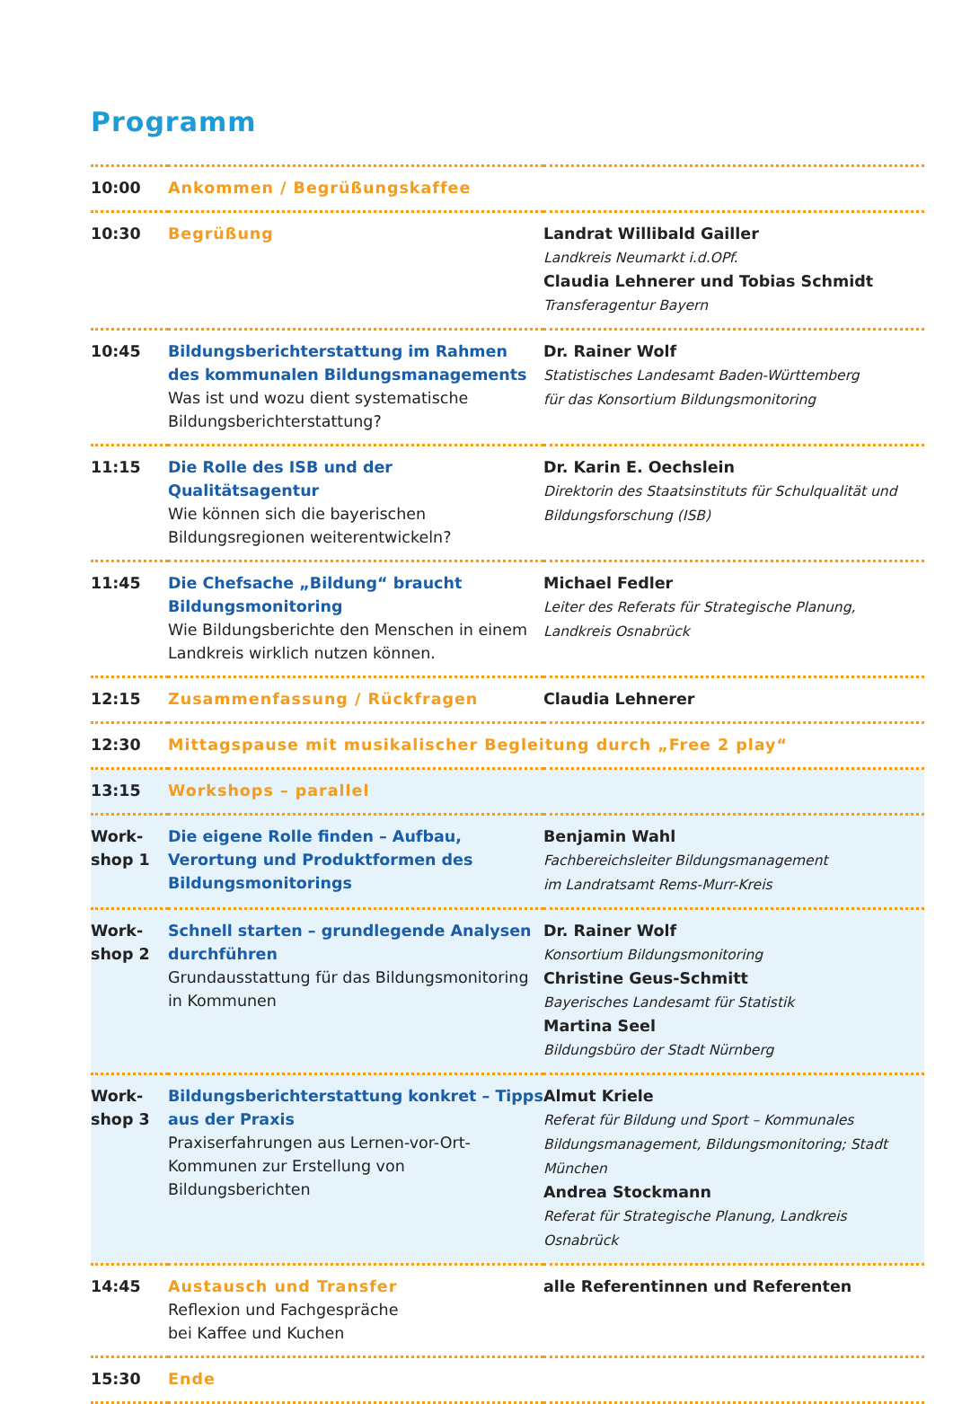Programm
| 10:00 | Ankommen / Begrüßungskaffee | |
| 10:30 | Begrüßung | Landrat Willibald Gailler Landkreis Neumarkt i.d.OPf. Claudia Lehnerer und Tobias Schmidt Transferagentur Bayern |
| 10:45 | Bildungsberichterstattung im Rahmen des kommunalen Bildungsmanagements Was ist und wozu dient systematische Bildungsberichterstattung? | Dr. Rainer Wolf Statistisches Landesamt Baden-Württemberg für das Konsortium Bildungsmonitoring |
| 11:15 | Die Rolle des ISB und der Qualitätsagentur Wie können sich die bayerischen Bildungsregionen weiterentwickeln? | Dr. Karin E. Oechslein Direktorin des Staatsinstituts für Schulqualität und Bildungsforschung (ISB) |
| 11:45 | Die Chefsache „Bildung“ braucht Bildungsmonitoring Wie Bildungsberichte den Menschen in einem Landkreis wirklich nutzen können. | Michael Fedler Leiter des Referats für Strategische Planung, Landkreis Osnabrück |
| 12:15 | Zusammenfassung / Rückfragen | Claudia Lehnerer |
| 12:30 | Mittagspause mit musikalischer Begleitung durch „Free 2 play“ | |
| 13:15 | Workshops – parallel | |
| Work- shop 1 | Die eigene Rolle finden – Aufbau, Verortung und Produktformen des Bildungsmonitorings | Benjamin Wahl Fachbereichsleiter Bildungsmanagement im Landratsamt Rems-Murr-Kreis |
| Work- shop 2 | Schnell starten – grundlegende Analysen durchführen Grundausstattung für das Bildungsmonitoring in Kommunen | Dr. Rainer Wolf Konsortium Bildungsmonitoring Christine Geus-Schmitt Bayerisches Landesamt für Statistik Martina Seel Bildungsbüro der Stadt Nürnberg |
| Work- shop 3 | Bildungsberichterstattung konkret – Tipps aus der Praxis Praxiserfahrungen aus Lernen-vor-Ort-Kommunen zur Erstellung von Bildungsberichten | Almut Kriele Referat für Bildung und Sport – Kommunales Bildungsmanagement, Bildungsmonitoring; Stadt München Andrea Stockmann Referat für Strategische Planung, Landkreis Osnabrück |
| 14:45 | Austausch und Transfer Reflexion und Fachgespräche bei Kaffee und Kuchen | alle Referentinnen und Referenten |
| 15:30 | Ende | |